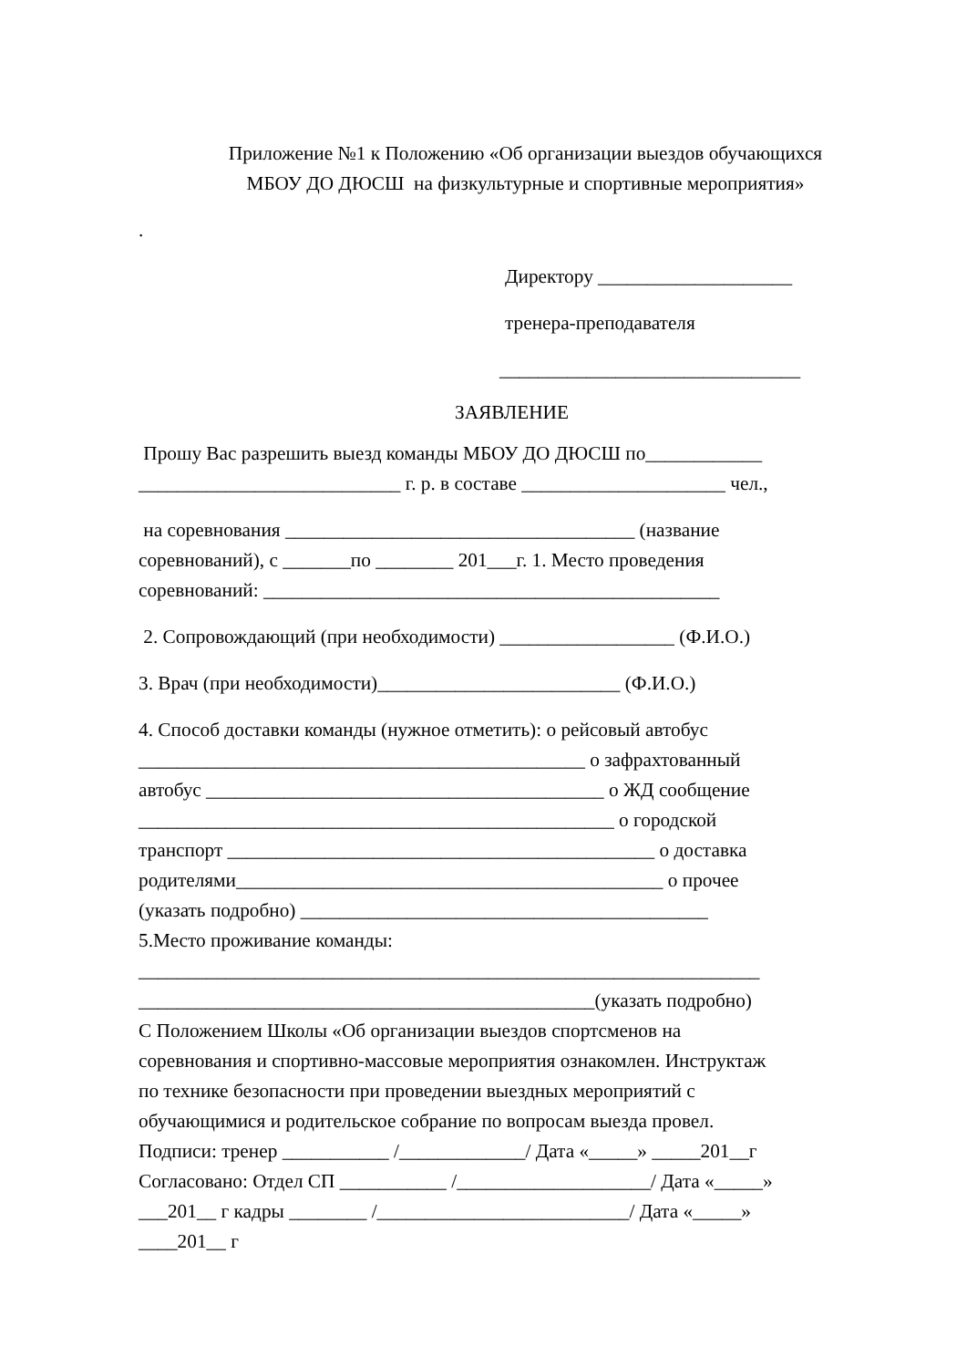Приложение №1 к Положению «Об организации выездов обучающихся
МБОУ ДО ДЮСШ на физкультурные и спортивные мероприятия»
.
Директору ____________________
тренера-преподавателя
_______________________________
ЗАЯВЛЕНИЕ
Прошу Вас разрешить выезд команды МБОУ ДО ДЮСШ по____________
___________________________ г. р. в составе _____________________ чел.,
на соревнования ____________________________________ (название
соревнований), с _______по ________ 201___г. 1. Место проведения
соревнований: _______________________________________________
2. Сопровождающий (при необходимости) __________________ (Ф.И.О.)
3. Врач (при необходимости)_________________________ (Ф.И.О.)
4. Способ доставки команды (нужное отметить): о рейсовый автобус
______________________________________________ о зафрахтованный
автобус _________________________________________ о ЖД сообщение
_________________________________________________ о городской
транспорт ____________________________________________ о доставка
родителями____________________________________________ о прочее
(указать подробно) __________________________________________
5.Место проживание команды:
________________________________________________________________
_______________________________________________(указать подробно)
С Положением Школы «Об организации выездов спортсменов на
соревнования и спортивно-массовые мероприятия ознакомлен. Инструктаж
по технике безопасности при проведении выездных мероприятий с
обучающимися и родительское собрание по вопросам выезда провел.
Подписи: тренер ___________ /_____________/ Дата «_____» _____201__г
Согласовано: Отдел СП ___________ /____________________/ Дата «_____»
___201__ г кадры ________ /__________________________/ Дата «_____»
____201__ г